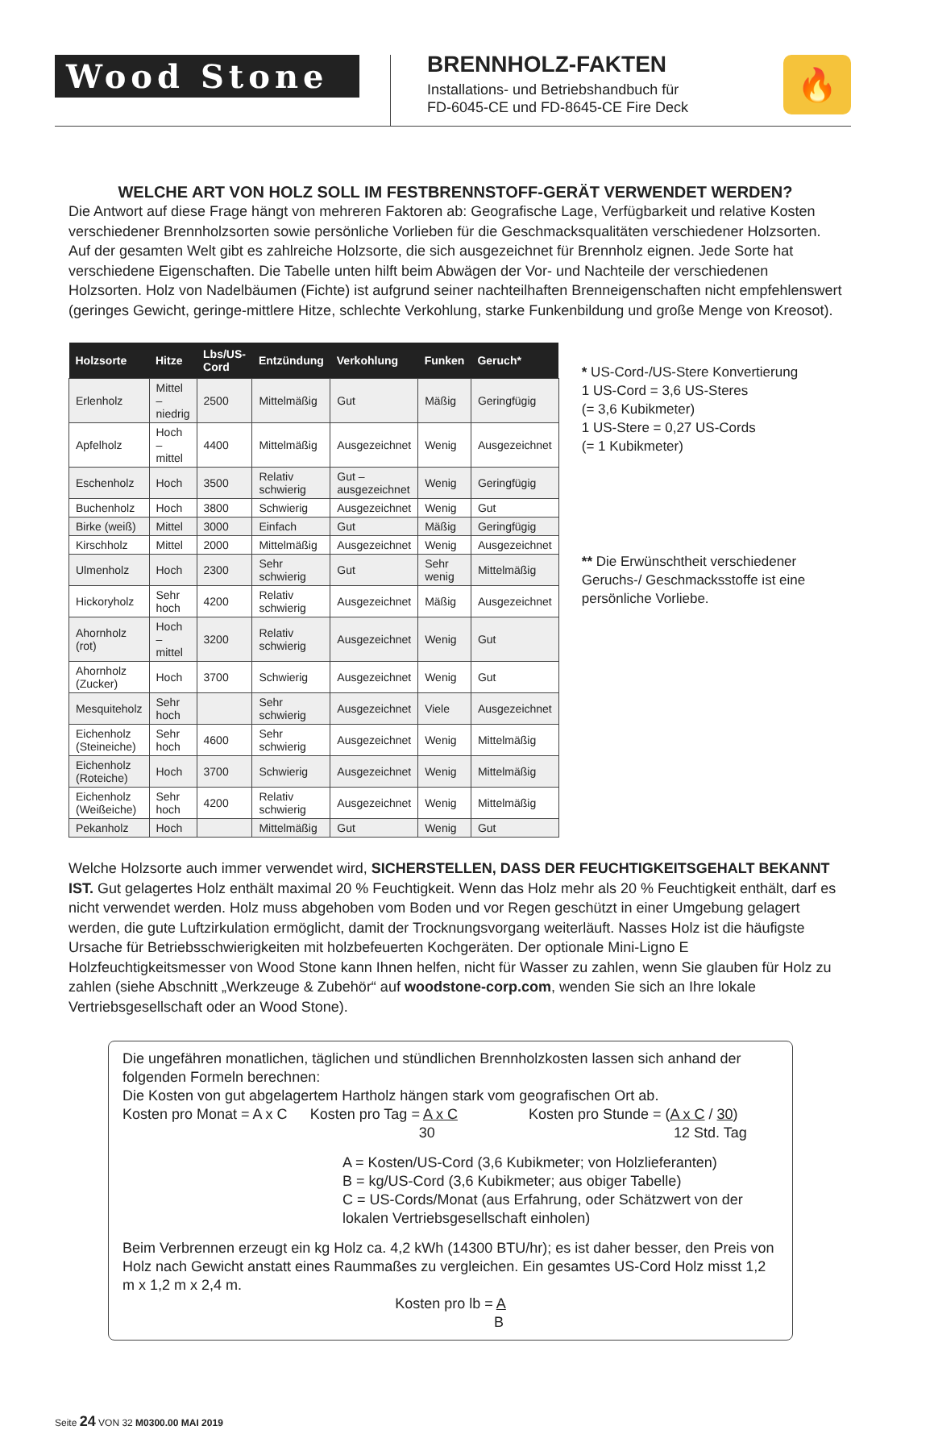Wood Stone
BRENNHOLZ-FAKTEN
Installations- und Betriebshandbuch für
FD-6045-CE und FD-8645-CE Fire Deck
🔥
WELCHE ART VON HOLZ SOLL IM FESTBRENNSTOFF-GERÄT VERWENDET WERDEN?
Die Antwort auf diese Frage hängt von mehreren Faktoren ab: Geografische Lage, Verfügbarkeit und relative Kosten verschiedener Brennholzsorten sowie persönliche Vorlieben für die Geschmacksqualitäten verschiedener Holzsorten. Auf der gesamten Welt gibt es zahlreiche Holzsorte, die sich ausgezeichnet für Brennholz eignen. Jede Sorte hat verschiedene Eigenschaften. Die Tabelle unten hilft beim Abwägen der Vor- und Nachteile der verschiedenen Holzsorten. Holz von Nadelbäumen (Fichte) ist aufgrund seiner nachteilhaften Brenneigenschaften nicht empfehlenswert (geringes Gewicht, geringe-mittlere Hitze, schlechte Verkohlung, starke Funkenbildung und große Menge von Kreosot).
| Holzsorte | Hitze | Lbs/US-Cord | Entzündung | Verkohlung | Funken | Geruch* |
| --- | --- | --- | --- | --- | --- | --- |
| Erlenholz | Mittel – niedrig | 2500 | Mittelmäßig | Gut | Mäßig | Geringfügig |
| Apfelholz | Hoch – mittel | 4400 | Mittelmäßig | Ausgezeichnet | Wenig | Ausgezeichnet |
| Eschenholz | Hoch | 3500 | Relativ schwierig | Gut – ausgezeichnet | Wenig | Geringfügig |
| Buchenholz | Hoch | 3800 | Schwierig | Ausgezeichnet | Wenig | Gut |
| Birke (weiß) | Mittel | 3000 | Einfach | Gut | Mäßig | Geringfügig |
| Kirschholz | Mittel | 2000 | Mittelmäßig | Ausgezeichnet | Wenig | Ausgezeichnet |
| Ulmenholz | Hoch | 2300 | Sehr schwierig | Gut | Sehr wenig | Mittelmäßig |
| Hickoryholz | Sehr hoch | 4200 | Relativ schwierig | Ausgezeichnet | Mäßig | Ausgezeichnet |
| Ahornholz (rot) | Hoch – mittel | 3200 | Relativ schwierig | Ausgezeichnet | Wenig | Gut |
| Ahornholz (Zucker) | Hoch | 3700 | Schwierig | Ausgezeichnet | Wenig | Gut |
| Mesquiteholz | Sehr hoch | | Sehr schwierig | Ausgezeichnet | Viele | Ausgezeichnet |
| Eichenholz (Steineiche) | Sehr hoch | 4600 | Sehr schwierig | Ausgezeichnet | Wenig | Mittelmäßig |
| Eichenholz (Roteiche) | Hoch | 3700 | Schwierig | Ausgezeichnet | Wenig | Mittelmäßig |
| Eichenholz (Weißeiche) | Sehr hoch | 4200 | Relativ schwierig | Ausgezeichnet | Wenig | Mittelmäßig |
| Pekanholz | Hoch | | Mittelmäßig | Gut | Wenig | Gut |
* US-Cord-/US-Stere Konvertierung
1 US-Cord = 3,6 US-Steres
(= 3,6 Kubikmeter)
1 US-Stere = 0,27 US-Cords
(= 1 Kubikmeter)
** Die Erwünschtheit verschiedener Geruchs-/ Geschmacksstoffe ist eine persönliche Vorliebe.
Welche Holzsorte auch immer verwendet wird, SICHERSTELLEN, DASS DER FEUCHTIGKEITSGEHALT BEKANNT IST. Gut gelagertes Holz enthält maximal 20 % Feuchtigkeit. Wenn das Holz mehr als 20 % Feuchtigkeit enthält, darf es nicht verwendet werden. Holz muss abgehoben vom Boden und vor Regen geschützt in einer Umgebung gelagert werden, die gute Luftzirkulation ermöglicht, damit der Trocknungsvorgang weiterläuft. Nasses Holz ist die häufigste Ursache für Betriebsschwierigkeiten mit holzbefeuerten Kochgeräten. Der optionale Mini-Ligno E Holzfeuchtigkeitsmesser von Wood Stone kann Ihnen helfen, nicht für Wasser zu zahlen, wenn Sie glauben für Holz zu zahlen (siehe Abschnitt „Werkzeuge & Zubehör“ auf woodstone-corp.com, wenden Sie sich an Ihre lokale Vertriebsgesellschaft oder an Wood Stone).
Die ungefähren monatlichen, täglichen und stündlichen Brennholzkosten lassen sich anhand der folgenden Formeln berechnen:
Die Kosten von gut abgelagertem Hartholz hängen stark vom geografischen Ort ab.
Kosten pro Monat = A x C Kosten pro Tag = A x C
30 Kosten pro Stunde = (A x C / 30)
12 Std. Tag
A = Kosten/US-Cord (3,6 Kubikmeter; von Holzlieferanten)
B = kg/US-Cord (3,6 Kubikmeter; aus obiger Tabelle)
C = US-Cords/Monat (aus Erfahrung, oder Schätzwert von der lokalen Vertriebsgesellschaft einholen)
Beim Verbrennen erzeugt ein kg Holz ca. 4,2 kWh (14300 BTU/hr); es ist daher besser, den Preis von Holz nach Gewicht anstatt eines Raummaßes zu vergleichen. Ein gesamtes US-Cord Holz misst 1,2 m x 1,2 m x 2,4 m.
Kosten pro lb = A
B
Seite 24 VON 32 M0300.00 MAI 2019